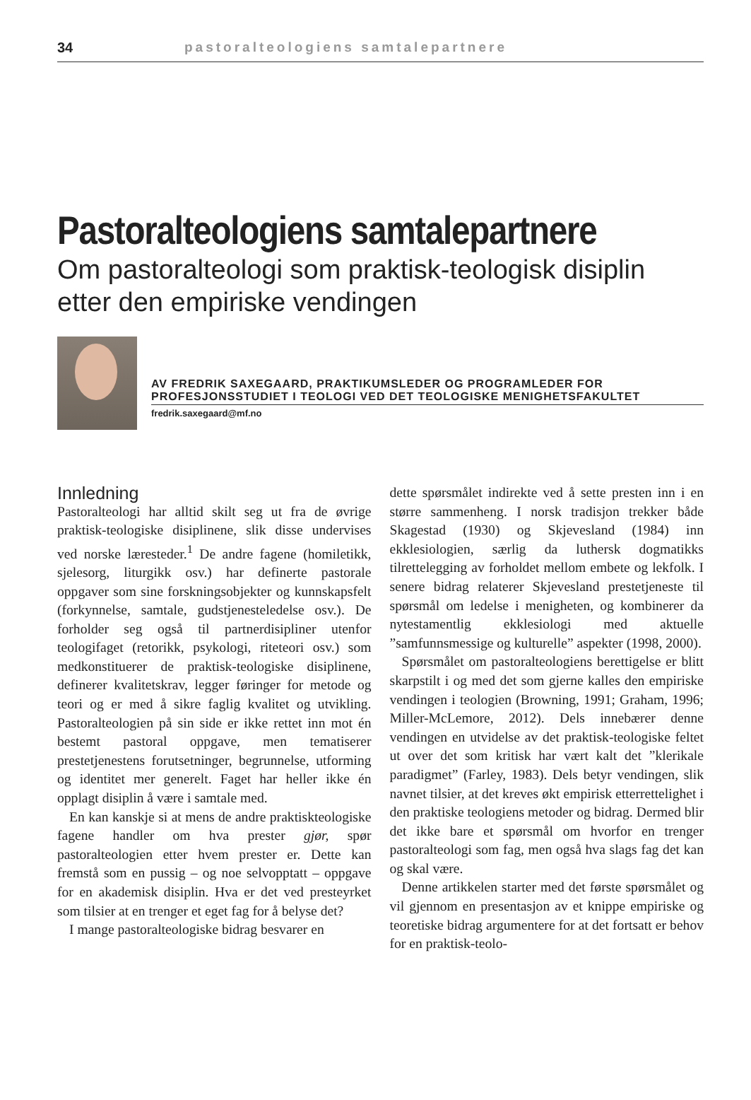34 pastoralteologiens samtalepartnere
Pastoralteologiens samtalepartnere
Om pastoralteologi som praktisk-teologisk disiplin
etter den empiriske vendingen
AV FREDRIK SAXEGAARD, PRAKTIKUMSLEDER OG PROGRAMLEDER FOR PROFESJONSSTUDIET I TEOLOGI VED DET TEOLOGISKE MENIGHETSFAKULTET
fredrik.saxegaard@mf.no
Innledning
Pastoralteologi har alltid skilt seg ut fra de øvrige praktisk-teologiske disiplinene, slik disse undervises ved norske læresteder.<sup>1</sup> De andre fagene (homiletikk, sjelesorg, liturgikk osv.) har definerte pastorale oppgaver som sine forskningsobjekter og kunnskapsfelt (forkynnelse, samtale, gudstjenesteledelse osv.). De forholder seg også til partnerdisipliner utenfor teologifaget (retorikk, psykologi, riteteori osv.) som medkonstituerer de praktisk-teologiske disiplinene, definerer kvalitetskrav, legger føringer for metode og teori og er med å sikre faglig kvalitet og utvikling. Pastoralteologien på sin side er ikke rettet inn mot én bestemt pastoral oppgave, men tematiserer prestetjenestens forutsetninger, begrunnelse, utforming og identitet mer generelt. Faget har heller ikke én opplagt disiplin å være i samtale med.
En kan kanskje si at mens de andre praktiskteologiske fagene handler om hva prester gjør, spør pastoralteologien etter hvem prester er. Dette kan fremstå som en pussig – og noe selvopptatt – oppgave for en akademisk disiplin. Hva er det ved presteyrket som tilsier at en trenger et eget fag for å belyse det?
I mange pastoralteologiske bidrag besvarer en
dette spørsmålet indirekte ved å sette presten inn i en større sammenheng. I norsk tradisjon trekker både Skagestad (1930) og Skjevesland (1984) inn ekklesiologien, særlig da luthersk dogmatikks tilrettelegging av forholdet mellom embete og lekfolk. I senere bidrag relaterer Skjevesland prestetjeneste til spørsmål om ledelse i menigheten, og kombinerer da nytestamentlig ekklesiologi med aktuelle ”samfunnsmessige og kulturelle” aspekter (1998, 2000).
Spørsmålet om pastoralteologiens berettigelse er blitt skarpstilt i og med det som gjerne kalles den empiriske vendingen i teologien (Browning, 1991; Graham, 1996; Miller-McLemore, 2012). Dels innebærer denne vendingen en utvidelse av det praktisk-teologiske feltet ut over det som kritisk har vært kalt det ”klerikale paradigmet” (Farley, 1983). Dels betyr vendingen, slik navnet tilsier, at det kreves økt empirisk etterrettelighet i den praktiske teologiens metoder og bidrag. Dermed blir det ikke bare et spørsmål om hvorfor en trenger pastoralteologi som fag, men også hva slags fag det kan og skal være.
Denne artikkelen starter med det første spørsmålet og vil gjennom en presentasjon av et knippe empiriske og teoretiske bidrag argumentere for at det fortsatt er behov for en praktisk-teolo-